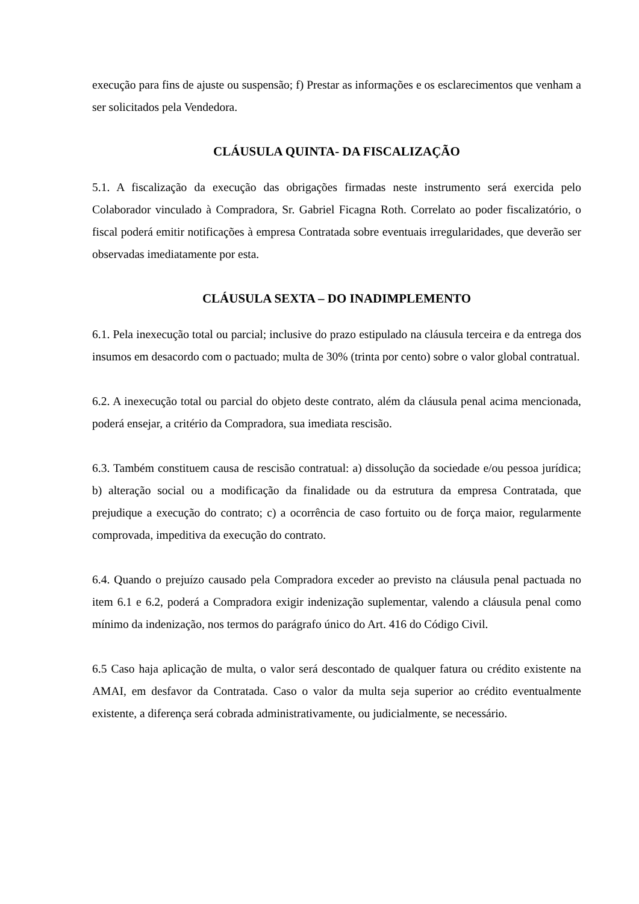execução para fins de ajuste ou suspensão; f) Prestar as informações e os esclarecimentos que venham a ser solicitados pela Vendedora.
CLÁUSULA QUINTA- DA FISCALIZAÇÃO
5.1. A fiscalização da execução das obrigações firmadas neste instrumento será exercida pelo Colaborador vinculado à Compradora, Sr. Gabriel Ficagna Roth. Correlato ao poder fiscalizatório, o fiscal poderá emitir notificações à empresa Contratada sobre eventuais irregularidades, que deverão ser observadas imediatamente por esta.
CLÁUSULA SEXTA – DO INADIMPLEMENTO
6.1. Pela inexecução total ou parcial; inclusive do prazo estipulado na cláusula terceira e da entrega dos insumos em desacordo com o pactuado; multa de 30% (trinta por cento) sobre o valor global contratual.
6.2. A inexecução total ou parcial do objeto deste contrato, além da cláusula penal acima mencionada, poderá ensejar, a critério da Compradora, sua imediata rescisão.
6.3. Também constituem causa de rescisão contratual: a) dissolução da sociedade e/ou pessoa jurídica; b) alteração social ou a modificação da finalidade ou da estrutura da empresa Contratada, que prejudique a execução do contrato; c) a ocorrência de caso fortuito ou de força maior, regularmente comprovada, impeditiva da execução do contrato.
6.4. Quando o prejuízo causado pela Compradora exceder ao previsto na cláusula penal pactuada no item 6.1 e 6.2, poderá a Compradora exigir indenização suplementar, valendo a cláusula penal como mínimo da indenização, nos termos do parágrafo único do Art. 416 do Código Civil.
6.5 Caso haja aplicação de multa, o valor será descontado de qualquer fatura ou crédito existente na AMAI, em desfavor da Contratada. Caso o valor da multa seja superior ao crédito eventualmente existente, a diferença será cobrada administrativamente, ou judicialmente, se necessário.